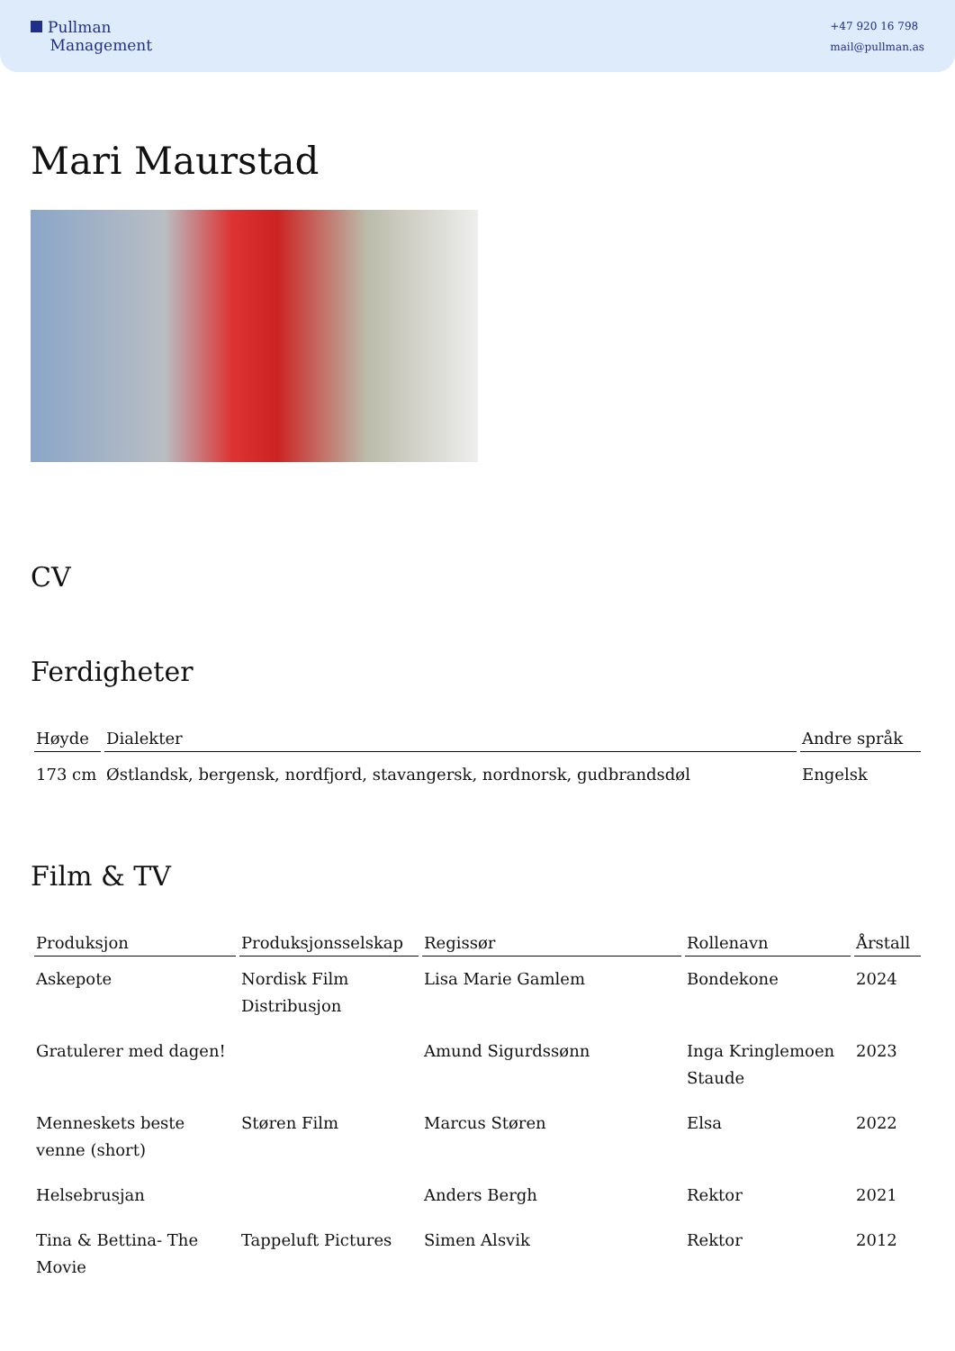Pullman
Management
+47 920 16 798
mail@pullman.as
Mari Maurstad
CV
Ferdigheter
| Høyde | Dialekter | Andre språk |
| --- | --- | --- |
| 173 cm | Østlandsk, bergensk, nordfjord, stavangersk, nordnorsk, gudbrandsdøl | Engelsk |
Film & TV
| Produksjon | Produksjonsselskap | Regissør | Rollenavn | Årstall |
| --- | --- | --- | --- | --- |
| Askepote | Nordisk Film Distribusjon | Lisa Marie Gamlem | Bondekone | 2024 |
| Gratulerer med dagen! | | Amund Sigurdssønn | Inga Kringlemoen Staude | 2023 |
| Menneskets beste venne (short) | Støren Film | Marcus Støren | Elsa | 2022 |
| Helsebrusjan | | Anders Bergh | Rektor | 2021 |
| Tina & Bettina- The Movie | Tappeluft Pictures | Simen Alsvik | Rektor | 2012 |